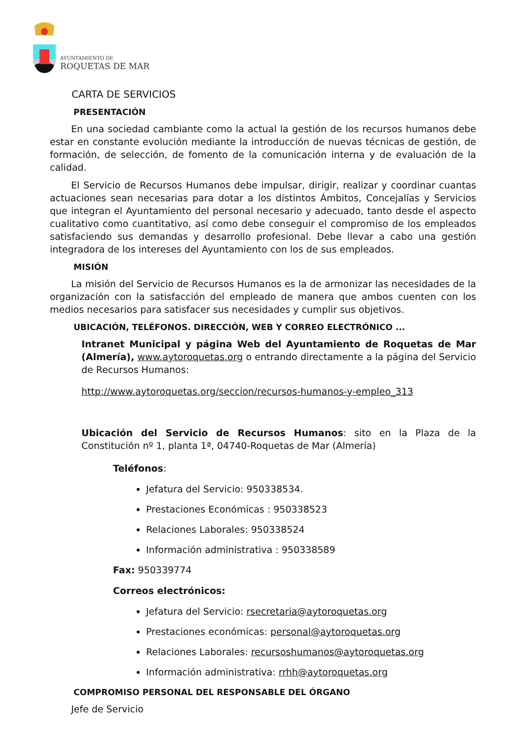AYUNTAMIENTO DE
ROQUETAS DE MAR
CARTA DE SERVICIOS
PRESENTACIÓN
En una sociedad cambiante como la actual la gestión de los recursos humanos debe estar en constante evolución mediante la introducción de nuevas técnicas de gestión, de formación, de selección, de fomento de la comunicación interna y de evaluación de la calidad.
El Servicio de Recursos Humanos debe impulsar, dirigir, realizar y coordinar cuantas actuaciones sean necesarias para dotar a los distintos Ámbitos, Concejalías y Servicios que integran el Ayuntamiento del personal necesario y adecuado, tanto desde el aspecto cualitativo como cuantitativo, así como debe conseguir el compromiso de los empleados satisfaciendo sus demandas y desarrollo profesional. Debe llevar a cabo una gestión integradora de los intereses del Ayuntamiento con los de sus empleados.
MISIÓN
La misión del Servicio de Recursos Humanos es la de armonizar las necesidades de la organización con la satisfacción del empleado de manera que ambos cuenten con los medios necesarios para satisfacer sus necesidades y cumplir sus objetivos.
UBICACIÓN, TELÉFONOS. DIRECCIÓN, WEB Y CORREO ELECTRÓNICO ...
Intranet Municipal y página Web del Ayuntamiento de Roquetas de Mar (Almería), www.aytoroquetas.org o entrando directamente a la página del Servicio de Recursos Humanos:
http://www.aytoroquetas.org/seccion/recursos-humanos-y-empleo_313
Ubicación del Servicio de Recursos Humanos: sito en la Plaza de la Constitución nº 1, planta 1ª, 04740-Roquetas de Mar (Almería)
Teléfonos:
Jefatura del Servicio: 950338534.
Prestaciones Económicas : 950338523
Relaciones Laborales: 950338524
Información administrativa : 950338589
Fax: 950339774
Correos electrónicos:
Jefatura del Servicio: rsecretaria@aytoroquetas.org
Prestaciones económicas: personal@aytoroquetas.org
Relaciones Laborales: recursoshumanos@aytoroquetas.org
Información administrativa: rrhh@aytoroquetas.org
COMPROMISO PERSONAL DEL RESPONSABLE DEL ÓRGANO
Jefe de Servicio